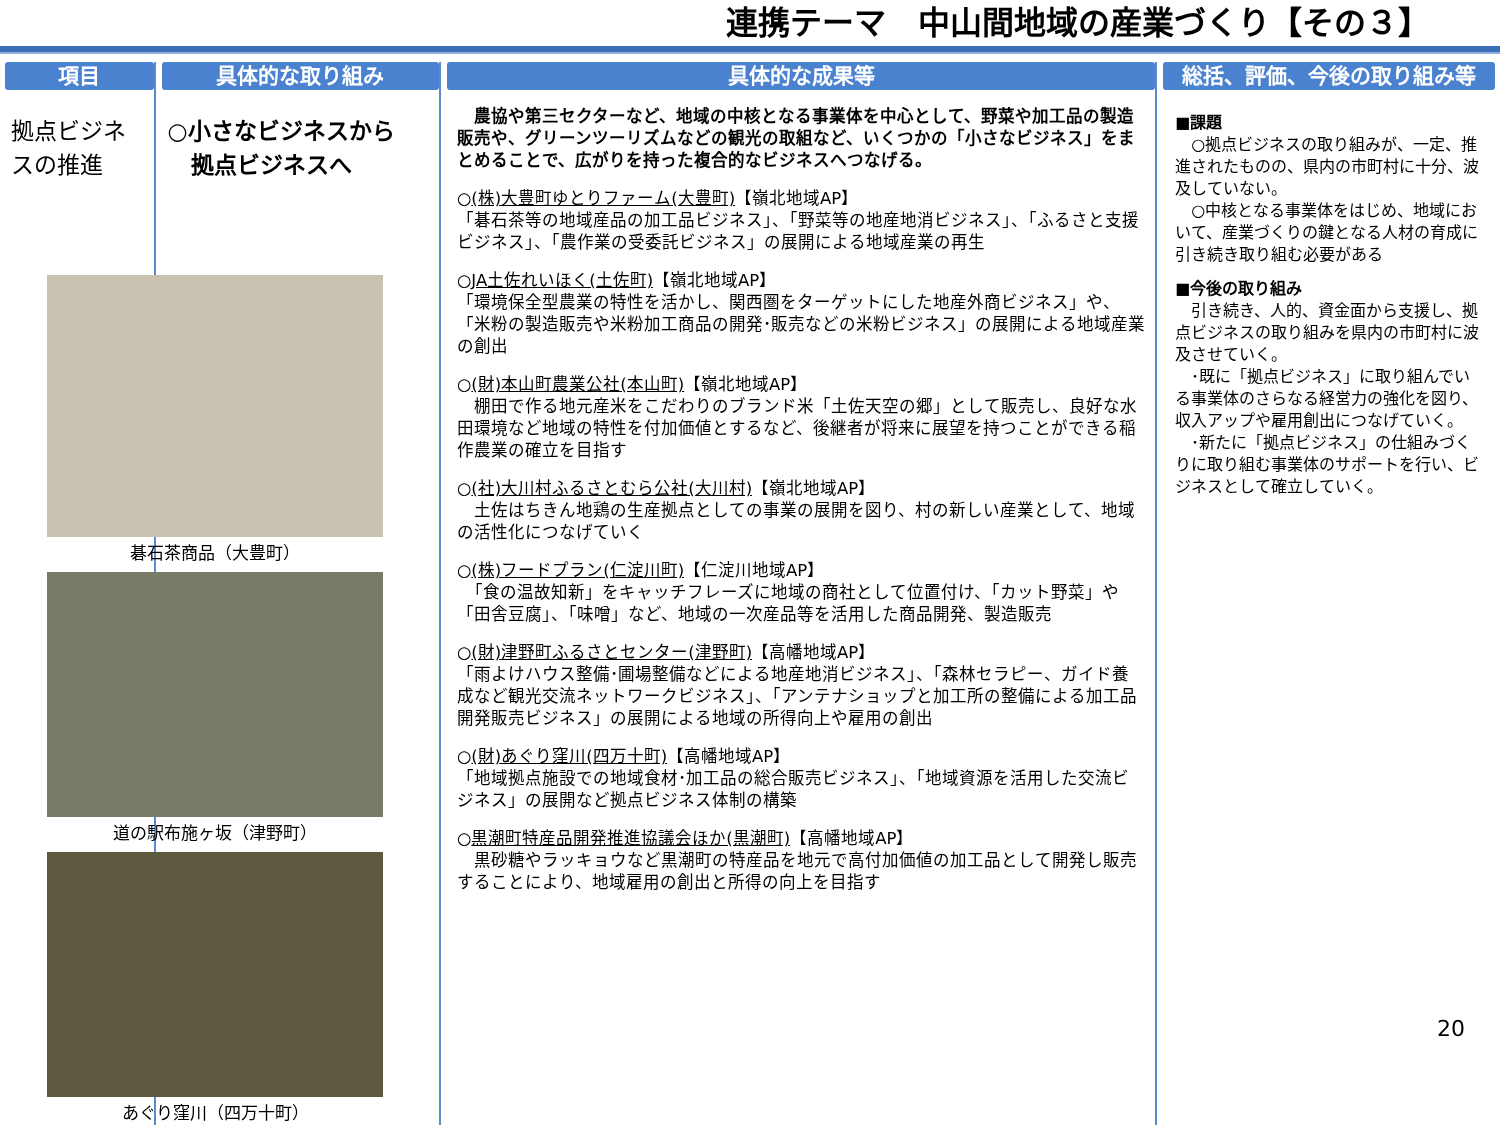連携テーマ　中山間地域の産業づくり【その３】
項目
拠点ビジネスの推進
具体的な取り組み
○小さなビジネスから
　拠点ビジネスへ
碁石茶商品（大豊町）
道の駅布施ヶ坂（津野町）
あぐり窪川（四万十町）
具体的な成果等
　農協や第三セクターなど、地域の中核となる事業体を中心として、野菜や加工品の製造販売や、グリーンツーリズムなどの観光の取組など、いくつかの「小さなビジネス」をまとめることで、広がりを持った複合的なビジネスへつなげる。
○(株)大豊町ゆとりファーム(大豊町)【嶺北地域AP】
「碁石茶等の地域産品の加工品ビジネス」、「野菜等の地産地消ビジネス」、「ふるさと支援ビジネス」、「農作業の受委託ビジネス」の展開による地域産業の再生
○JA土佐れいほく(土佐町)【嶺北地域AP】
「環境保全型農業の特性を活かし、関西圏をターゲットにした地産外商ビジネス」や、「米粉の製造販売や米粉加工商品の開発･販売などの米粉ビジネス」の展開による地域産業の創出
○(財)本山町農業公社(本山町)【嶺北地域AP】
　棚田で作る地元産米をこだわりのブランド米「土佐天空の郷」として販売し、良好な水田環境など地域の特性を付加価値とするなど、後継者が将来に展望を持つことができる稲作農業の確立を目指す
○(社)大川村ふるさとむら公社(大川村)【嶺北地域AP】
　土佐はちきん地鶏の生産拠点としての事業の展開を図り、村の新しい産業として、地域の活性化につなげていく
○(株)フードプラン(仁淀川町)【仁淀川地域AP】
　「食の温故知新」をキャッチフレーズに地域の商社として位置付け、「カット野菜」や「田舎豆腐」、「味噌」など、地域の一次産品等を活用した商品開発、製造販売
○(財)津野町ふるさとセンター(津野町)【高幡地域AP】
「雨よけハウス整備･圃場整備などによる地産地消ビジネス」、「森林セラピー、ガイド養成など観光交流ネットワークビジネス」、「アンテナショップと加工所の整備による加工品開発販売ビジネス」の展開による地域の所得向上や雇用の創出
○(財)あぐり窪川(四万十町)【高幡地域AP】
「地域拠点施設での地域食材･加工品の総合販売ビジネス」、「地域資源を活用した交流ビジネス」の展開など拠点ビジネス体制の構築
○黒潮町特産品開発推進協議会ほか(黒潮町)【高幡地域AP】
　黒砂糖やラッキョウなど黒潮町の特産品を地元で高付加価値の加工品として開発し販売することにより、地域雇用の創出と所得の向上を目指す
総括、評価、今後の取り組み等
■課題
　○拠点ビジネスの取り組みが、一定、推進されたものの、県内の市町村に十分、波及していない。
　○中核となる事業体をはじめ、地域において、産業づくりの鍵となる人材の育成に引き続き取り組む必要がある
■今後の取り組み
　引き続き、人的、資金面から支援し、拠点ビジネスの取り組みを県内の市町村に波及させていく。
　･既に「拠点ビジネス」に取り組んでいる事業体のさらなる経営力の強化を図り、収入アップや雇用創出につなげていく。
　･新たに「拠点ビジネス」の仕組みづくりに取り組む事業体のサポートを行い、ビジネスとして確立していく。
20